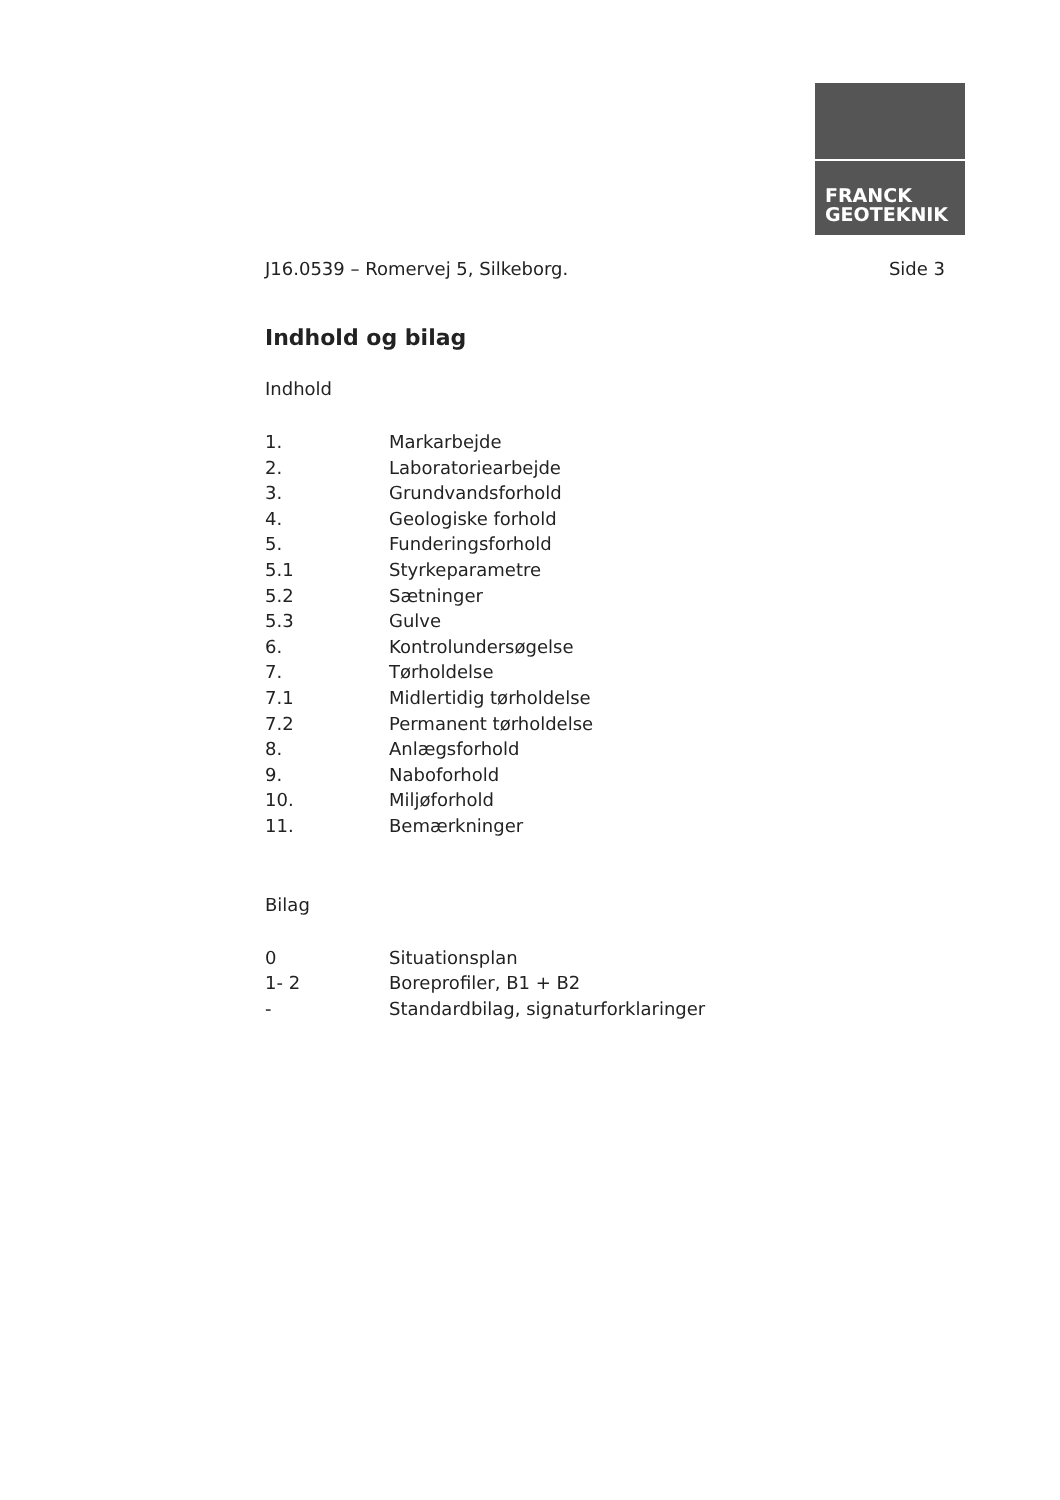FRANCK
GEOTEKNIK
J16.0539 – Romervej 5, Silkeborg. Side 3
Indhold og bilag
Indhold
1. Markarbejde
2. Laboratoriearbejde
3. Grundvandsforhold
4. Geologiske forhold
5. Funderingsforhold
5.1 Styrkeparametre
5.2 Sætninger
5.3 Gulve
6. Kontrolundersøgelse
7. Tørholdelse
7.1 Midlertidig tørholdelse
7.2 Permanent tørholdelse
8. Anlægsforhold
9. Naboforhold
10. Miljøforhold
11. Bemærkninger
Bilag
0 Situationsplan
1- 2 Boreprofiler, B1 + B2
- Standardbilag, signaturforklaringer